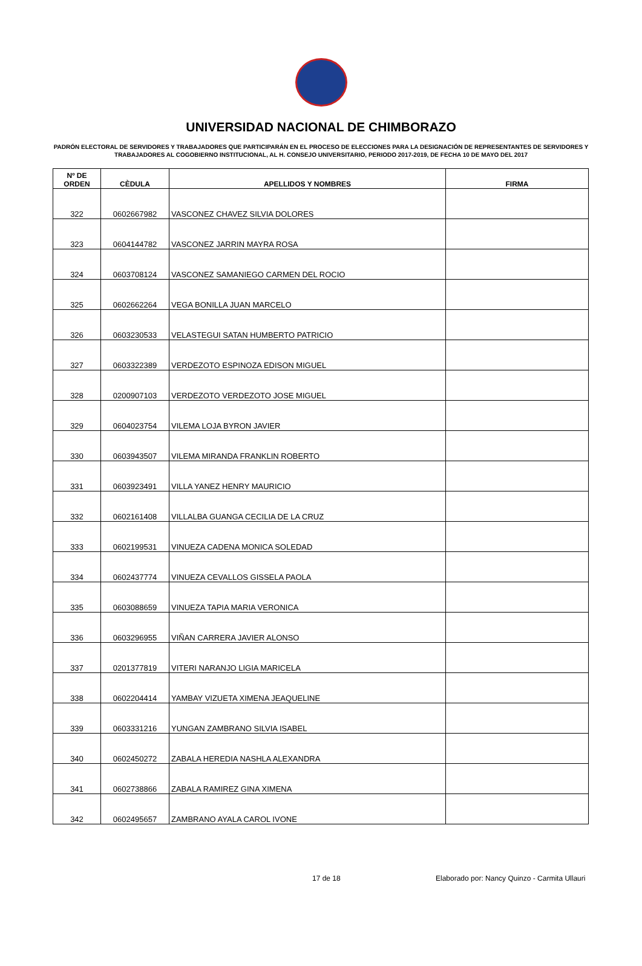UNIVERSIDAD NACIONAL DE CHIMBORAZO
PADRÓN ELECTORAL DE SERVIDORES Y TRABAJADORES QUE PARTICIPARÁN EN EL PROCESO DE ELECCIONES PARA LA DESIGNACIÓN DE REPRESENTANTES DE SERVIDORES Y TRABAJADORES AL COGOBIERNO INSTITUCIONAL, AL H. CONSEJO UNIVERSITARIO, PERIODO 2017-2019, DE FECHA 10 DE MAYO DEL 2017
| Nº DE ORDEN | CÈDULA | APELLIDOS Y NOMBRES | FIRMA |
| --- | --- | --- | --- |
| 322 | 0602667982 | VASCONEZ CHAVEZ SILVIA DOLORES | |
| 323 | 0604144782 | VASCONEZ JARRIN MAYRA ROSA | |
| 324 | 0603708124 | VASCONEZ SAMANIEGO CARMEN DEL ROCIO | |
| 325 | 0602662264 | VEGA BONILLA JUAN MARCELO | |
| 326 | 0603230533 | VELASTEGUI SATAN HUMBERTO PATRICIO | |
| 327 | 0603322389 | VERDEZOTO ESPINOZA EDISON MIGUEL | |
| 328 | 0200907103 | VERDEZOTO VERDEZOTO JOSE MIGUEL | |
| 329 | 0604023754 | VILEMA LOJA BYRON JAVIER | |
| 330 | 0603943507 | VILEMA MIRANDA FRANKLIN ROBERTO | |
| 331 | 0603923491 | VILLA YANEZ HENRY MAURICIO | |
| 332 | 0602161408 | VILLALBA GUANGA CECILIA DE LA CRUZ | |
| 333 | 0602199531 | VINUEZA CADENA MONICA SOLEDAD | |
| 334 | 0602437774 | VINUEZA CEVALLOS GISSELA PAOLA | |
| 335 | 0603088659 | VINUEZA TAPIA MARIA VERONICA | |
| 336 | 0603296955 | VIÑAN CARRERA JAVIER ALONSO | |
| 337 | 0201377819 | VITERI NARANJO LIGIA MARICELA | |
| 338 | 0602204414 | YAMBAY VIZUETA XIMENA JEAQUELINE | |
| 339 | 0603331216 | YUNGAN ZAMBRANO SILVIA ISABEL | |
| 340 | 0602450272 | ZABALA HEREDIA NASHLA ALEXANDRA | |
| 341 | 0602738866 | ZABALA RAMIREZ GINA XIMENA | |
| 342 | 0602495657 | ZAMBRANO AYALA CAROL IVONE | |
17 de 18 Elaborado por: Nancy Quinzo - Carmita Ullauri